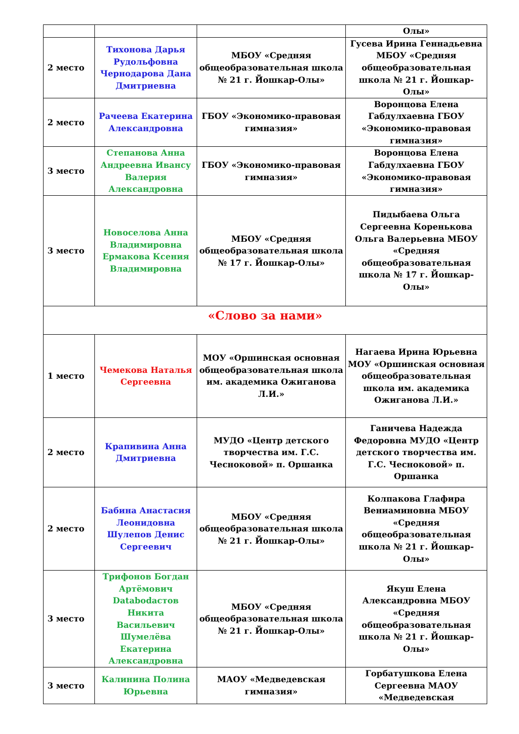| | | | Олы» |
| 2 место | Тихонова Дарья Рудольфовна Чернодарова Дана Дмитриевна | МБОУ «Средняя общеобразовательная школа № 21 г. Йошкар-Олы» | Гусева Ирина Геннадьевна МБОУ «Средняя общеобразовательная школа № 21 г. Йошкар-Олы» |
| 2 место | Рачеева Екатерина Александровна | ГБОУ «Экономико-правовая гимназия» | Воронцова Елена Габдулхаевна ГБОУ «Экономико-правовая гимназия» |
| 3 место | Степанова Анна Андреевна Ивансу Валерия Александровна | ГБОУ «Экономико-правовая гимназия» | Воронцова Елена Габдулхаевна ГБОУ «Экономико-правовая гимназия» |
| 3 место | Новоселова Анна Владимировна Ермакова Ксения Владимировна | МБОУ «Средняя общеобразовательная школа № 17 г. Йошкар-Олы» | Пидыбаева Ольга Сергеевна Коренькова Ольга Валерьевна МБОУ «Средняя общеобразовательная школа № 17 г. Йошкар-Олы» |
| «Слово за нами» | | | |
| 1 место | Чемекова Наталья Сергеевна | МОУ «Оршинская основная общеобразовательная школа им. академика Ожиганова Л.И.» | Нагаева Ирина Юрьевна МОУ «Оршинская основная общеобразовательная школа им. академика Ожиганова Л.И.» |
| 2 место | Крапивина Анна Дмитриевна | МУДО «Центр детского творчества им. Г.С. Чесноковой» п. Оршанка | Ганичева Надежда Федоровна МУДО «Центр детского творчества им. Г.С. Чесноковой» п. Оршанка |
| 2 место | Бабина Анастасия Леонидовна Шулепов Денис Сергеевич | МБОУ «Средняя общеобразовательная школа № 21 г. Йошкар-Олы» | Колпакова Глафира Вениаминовна МБОУ «Средняя общеобразовательная школа № 21 г. Йошкар-Олы» |
| 3 место | Трифонов Богдан Артёмович Databodастов Никита Васильевич Шумелёва Екатерина Александровна | МБОУ «Средняя общеобразовательная школа № 21 г. Йошкар-Олы» | Якуш Елена Александровна МБОУ «Средняя общеобразовательная школа № 21 г. Йошкар-Олы» |
| 3 место | Калинина Полина Юрьевна | МАОУ «Медведевская гимназия» | Горбатушкова Елена Сергеевна МАОУ «Медведевская |